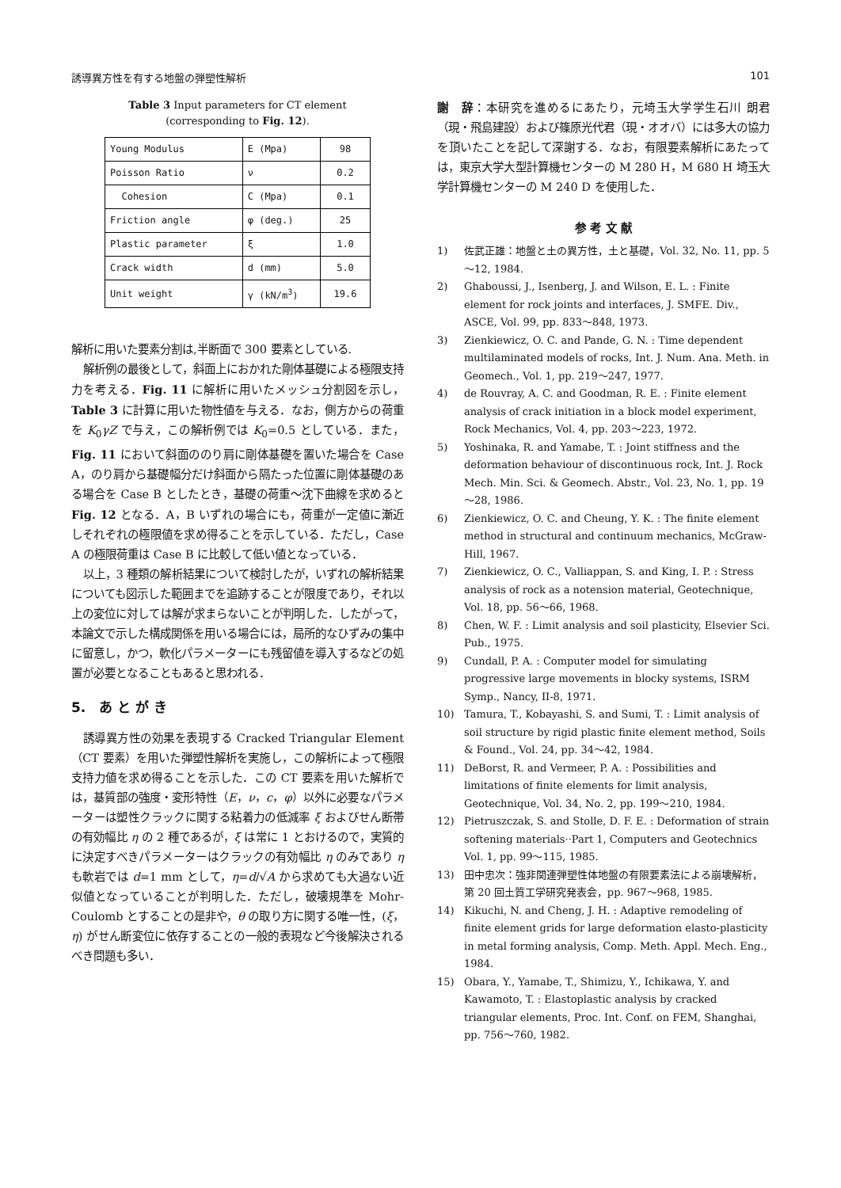誘導異方性を有する地盤の弾塑性解析 101
Table 3 Input parameters for CT element
(corresponding to Fig. 12).
| Young Modulus | E (Mpa) | 98 |
| Poisson Ratio | ν | 0.2 |
| Cohesion | C (Mpa) | 0.1 |
| Friction angle | φ (deg.) | 25 |
| Plastic parameter | ξ | 1.0 |
| Crack width | d (mm) | 5.0 |
| Unit weight | γ (kN/m<sup>3</sup>) | 19.6 |
解析に用いた要素分割は,半断面で 300 要素としている.
解析例の最後として，斜面上におかれた剛体基礎による極限支持力を考える．Fig. 11 に解析に用いたメッシュ分割図を示し，Table 3 に計算に用いた物性値を与える．なお，側方からの荷重を K<sub>0</sub>γZ で与え，この解析例では K<sub>0</sub>=0.5 としている．また，Fig. 11 において斜面ののり肩に剛体基礎を置いた場合を Case A，のり肩から基礎幅分だけ斜面から隔たった位置に剛体基礎のある場合を Case B としたとき，基礎の荷重～沈下曲線を求めると Fig. 12 となる．A，B いずれの場合にも，荷重が一定値に漸近しそれぞれの極限値を求め得ることを示している．ただし，Case A の極限荷重は Case B に比較して低い値となっている．
以上，3 種類の解析結果について検討したが，いずれの解析結果についても図示した範囲までを追跡することが限度であり，それ以上の変位に対しては解が求まらないことが判明した．したがって，本論文で示した構成関係を用いる場合には，局所的なひずみの集中に留意し，かつ，軟化パラメーターにも残留値を導入するなどの処置が必要となることもあると思われる．
5.　あ と が き
誘導異方性の効果を表現する Cracked Triangular Element（CT 要素）を用いた弾塑性解析を実施し，この解析によって極限支持力値を求め得ることを示した．この CT 要素を用いた解析では，基質部の強度・変形特性（E，ν，c，φ）以外に必要なパラメーターは塑性クラックに関する粘着力の低減率 ξ およびせん断帯の有効幅比 η の 2 種であるが，ξ は常に 1 とおけるので，実質的に決定すべきパラメーターはクラックの有効幅比 η のみであり η も軟岩では d=1 mm として，η=d/√A から求めても大過ない近似値となっていることが判明した．ただし，破壊規準を Mohr-Coulomb とすることの是非や，θ の取り方に関する唯一性，(ξ，η) がせん断変位に依存することの一般的表現など今後解決されるべき問題も多い．
謝　辞：本研究を進めるにあたり，元埼玉大学学生石川 朗君（現・飛島建設）および篠原光代君（現・オオバ）には多大の協力を頂いたことを記して深謝する．なお，有限要素解析にあたっては，東京大学大型計算機センターの M 280 H，M 680 H 埼玉大学計算機センターの M 240 D を使用した．
参 考 文 献
1) 佐武正雄：地盤と土の異方性，土と基礎，Vol. 32, No. 11, pp. 5～12, 1984.
2) Ghaboussi, J., Isenberg, J. and Wilson, E. L. : Finite element for rock joints and interfaces, J. SMFE. Div., ASCE, Vol. 99, pp. 833～848, 1973.
3) Zienkiewicz, O. C. and Pande, G. N. : Time dependent multilaminated models of rocks, Int. J. Num. Ana. Meth. in Geomech., Vol. 1, pp. 219～247, 1977.
4) de Rouvray, A. C. and Goodman, R. E. : Finite element analysis of crack initiation in a block model experiment, Rock Mechanics, Vol. 4, pp. 203～223, 1972.
5) Yoshinaka, R. and Yamabe, T. : Joint stiffness and the deformation behaviour of discontinuous rock, Int. J. Rock Mech. Min. Sci. & Geomech. Abstr., Vol. 23, No. 1, pp. 19～28, 1986.
6) Zienkiewicz, O. C. and Cheung, Y. K. : The finite element method in structural and continuum mechanics, McGraw-Hill, 1967.
7) Zienkiewicz, O. C., Valliappan, S. and King, I. P. : Stress analysis of rock as a notension material, Geotechnique, Vol. 18, pp. 56～66, 1968.
8) Chen, W. F. : Limit analysis and soil plasticity, Elsevier Sci. Pub., 1975.
9) Cundall, P. A. : Computer model for simulating progressive large movements in blocky systems, ISRM Symp., Nancy, II-8, 1971.
10) Tamura, T., Kobayashi, S. and Sumi, T. : Limit analysis of soil structure by rigid plastic finite element method, Soils & Found., Vol. 24, pp. 34～42, 1984.
11) DeBorst, R. and Vermeer, P. A. : Possibilities and limitations of finite elements for limit analysis, Geotechnique, Vol. 34, No. 2, pp. 199～210, 1984.
12) Pietruszczak, S. and Stolle, D. F. E. : Deformation of strain softening materials··Part 1, Computers and Geotechnics Vol. 1, pp. 99～115, 1985.
13) 田中忠次：強非関連弾塑性体地盤の有限要素法による崩壊解析，第 20 回土質工学研究発表会，pp. 967～968, 1985.
14) Kikuchi, N. and Cheng, J. H. : Adaptive remodeling of finite element grids for large deformation elasto-plasticity in metal forming analysis, Comp. Meth. Appl. Mech. Eng., 1984.
15) Obara, Y., Yamabe, T., Shimizu, Y., Ichikawa, Y. and Kawamoto, T. : Elastoplastic analysis by cracked triangular elements, Proc. Int. Conf. on FEM, Shanghai, pp. 756～760, 1982.